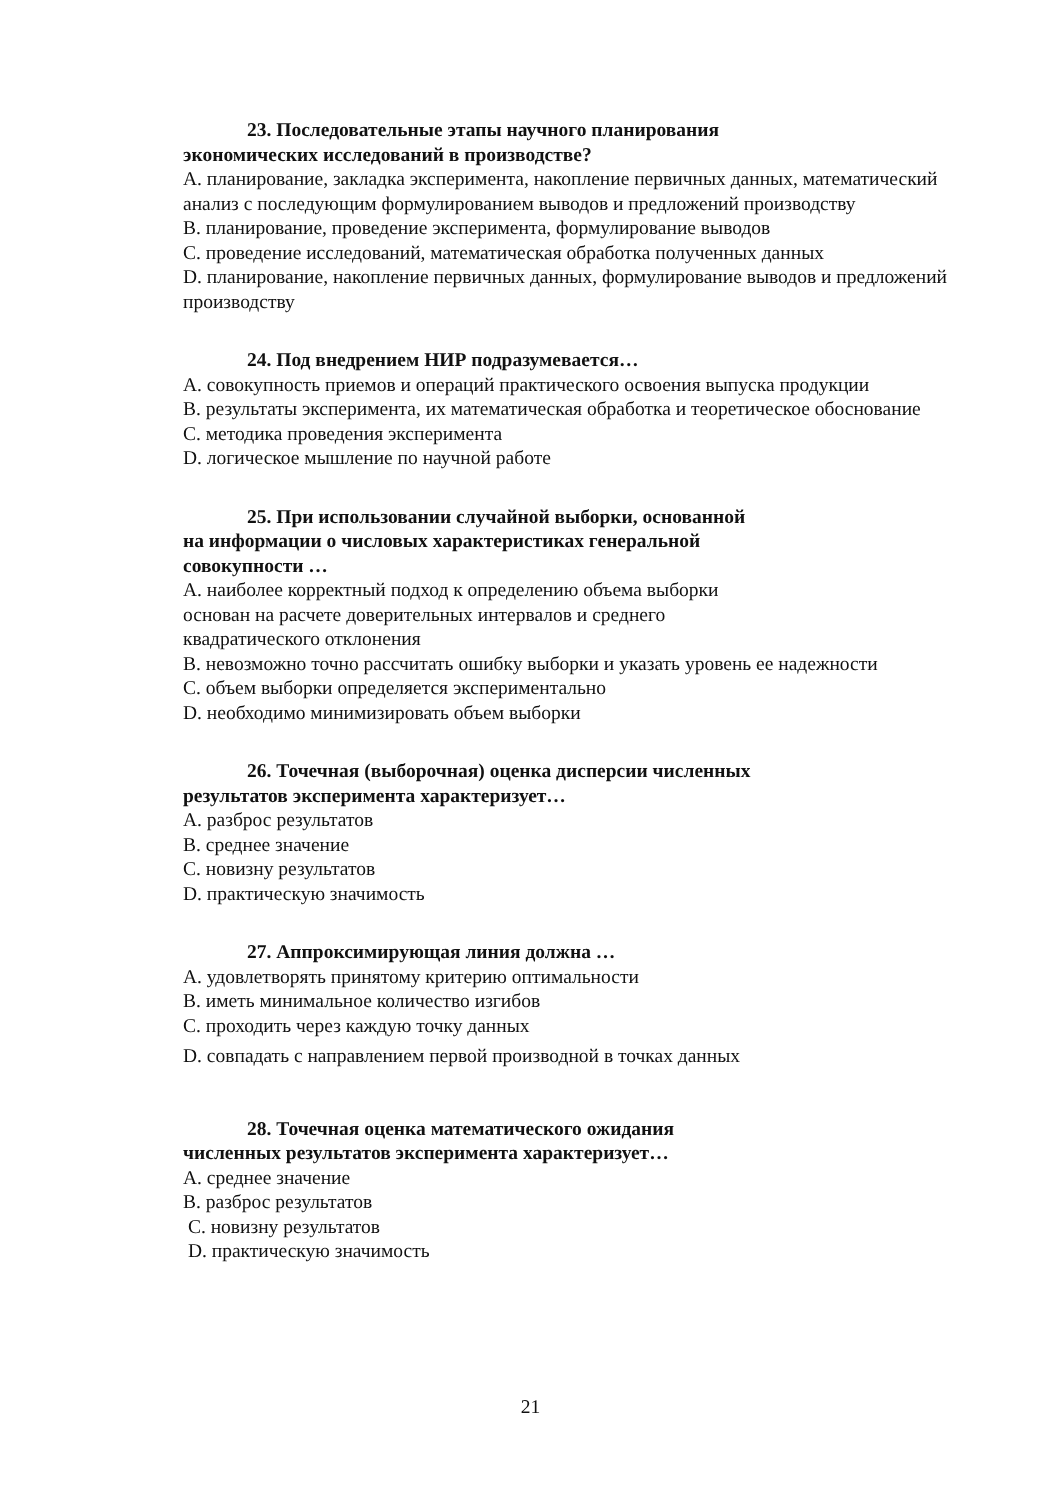23. Последовательные этапы научного планирования
экономических исследований в производстве?
A. планирование, закладка эксперимента, накопление первичных данных, математический анализ с последующим формулированием выводов и предложений производству
B. планирование, проведение эксперимента, формулирование выводов
C. проведение исследований, математическая обработка полученных данных
D. планирование, накопление первичных данных, формулирование выводов и предложений производству
24. Под внедрением НИР подразумевается…
A. совокупность приемов и операций практического освоения выпуска продукции
B. результаты эксперимента, их математическая обработка и теоретическое обоснование
C. методика проведения эксперимента
D. логическое мышление по научной работе
25. При использовании случайной выборки, основанной
на информации о числовых характеристиках генеральной
совокупности …
A. наиболее корректный подход к определению объема выборки
основан на расчете доверительных интервалов и среднего
квадратического отклонения
B. невозможно точно рассчитать ошибку выборки и указать уровень ее надежности
C. объем выборки определяется экспериментально
D. необходимо минимизировать объем выборки
26. Точечная (выборочная) оценка дисперсии численных
результатов эксперимента характеризует…
A. разброс результатов
B. среднее значение
C. новизну результатов
D. практическую значимость
27. Аппроксимирующая линия должна …
A. удовлетворять принятому критерию оптимальности
B. иметь минимальное количество изгибов
C. проходить через каждую точку данных
D. совпадать с направлением первой производной в точках данных
28. Точечная оценка математического ожидания
численных результатов эксперимента характеризует…
A. среднее значение
B. разброс результатов
C. новизну результатов
D. практическую значимость
21